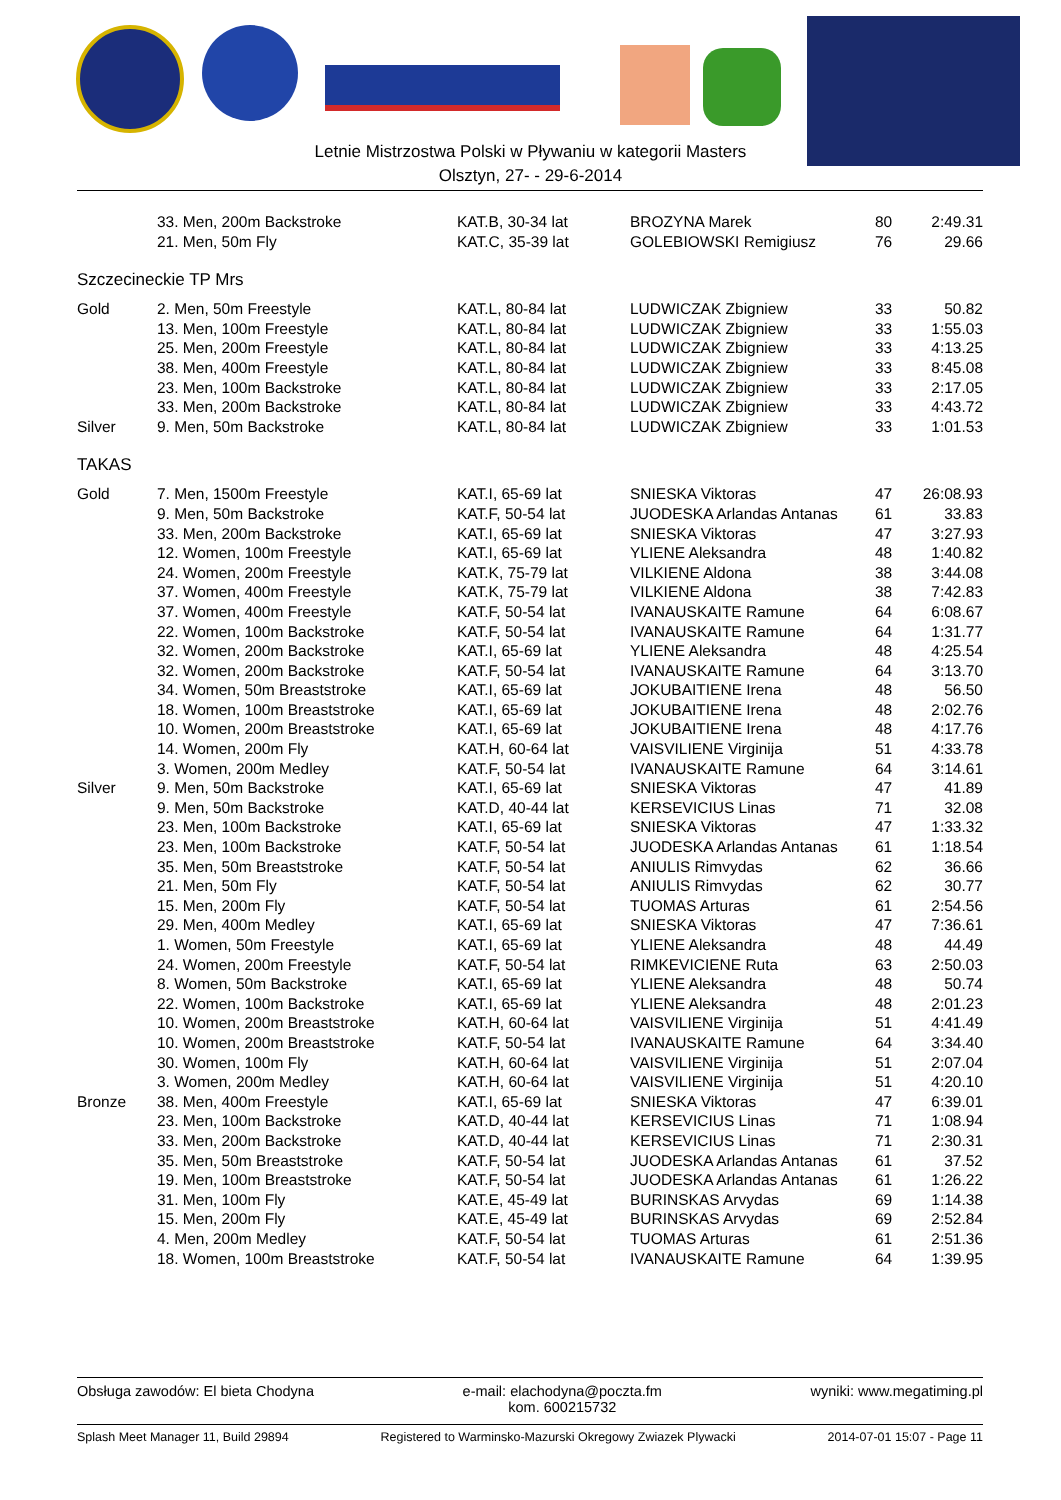Letnie Mistrzostwa Polski w Pływaniu w kategorii Masters
Olsztyn, 27- - 29-6-2014
| | 33. Men, 200m Backstroke | KAT.B, 30-34 lat | BROZYNA Marek | 80 | 2:49.31 |
| | 21. Men, 50m Fly | KAT.C, 35-39 lat | GOLEBIOWSKI Remigiusz | 76 | 29.66 |
| Szczecineckie TP Mrs | | | | | |
| Gold | 2. Men, 50m Freestyle | KAT.L, 80-84 lat | LUDWICZAK Zbigniew | 33 | 50.82 |
| | 13. Men, 100m Freestyle | KAT.L, 80-84 lat | LUDWICZAK Zbigniew | 33 | 1:55.03 |
| | 25. Men, 200m Freestyle | KAT.L, 80-84 lat | LUDWICZAK Zbigniew | 33 | 4:13.25 |
| | 38. Men, 400m Freestyle | KAT.L, 80-84 lat | LUDWICZAK Zbigniew | 33 | 8:45.08 |
| | 23. Men, 100m Backstroke | KAT.L, 80-84 lat | LUDWICZAK Zbigniew | 33 | 2:17.05 |
| | 33. Men, 200m Backstroke | KAT.L, 80-84 lat | LUDWICZAK Zbigniew | 33 | 4:43.72 |
| Silver | 9. Men, 50m Backstroke | KAT.L, 80-84 lat | LUDWICZAK Zbigniew | 33 | 1:01.53 |
| TAKAS | | | | | |
| Gold | 7. Men, 1500m Freestyle | KAT.I, 65-69 lat | SNIESKA Viktoras | 47 | 26:08.93 |
| | 9. Men, 50m Backstroke | KAT.F, 50-54 lat | JUODESKA Arlandas Antanas | 61 | 33.83 |
| | 33. Men, 200m Backstroke | KAT.I, 65-69 lat | SNIESKA Viktoras | 47 | 3:27.93 |
| | 12. Women, 100m Freestyle | KAT.I, 65-69 lat | YLIENE Aleksandra | 48 | 1:40.82 |
| | 24. Women, 200m Freestyle | KAT.K, 75-79 lat | VILKIENE Aldona | 38 | 3:44.08 |
| | 37. Women, 400m Freestyle | KAT.K, 75-79 lat | VILKIENE Aldona | 38 | 7:42.83 |
| | 37. Women, 400m Freestyle | KAT.F, 50-54 lat | IVANAUSKAITE Ramune | 64 | 6:08.67 |
| | 22. Women, 100m Backstroke | KAT.F, 50-54 lat | IVANAUSKAITE Ramune | 64 | 1:31.77 |
| | 32. Women, 200m Backstroke | KAT.I, 65-69 lat | YLIENE Aleksandra | 48 | 4:25.54 |
| | 32. Women, 200m Backstroke | KAT.F, 50-54 lat | IVANAUSKAITE Ramune | 64 | 3:13.70 |
| | 34. Women, 50m Breaststroke | KAT.I, 65-69 lat | JOKUBAITIENE Irena | 48 | 56.50 |
| | 18. Women, 100m Breaststroke | KAT.I, 65-69 lat | JOKUBAITIENE Irena | 48 | 2:02.76 |
| | 10. Women, 200m Breaststroke | KAT.I, 65-69 lat | JOKUBAITIENE Irena | 48 | 4:17.76 |
| | 14. Women, 200m Fly | KAT.H, 60-64 lat | VAISVILIENE Virginija | 51 | 4:33.78 |
| | 3. Women, 200m Medley | KAT.F, 50-54 lat | IVANAUSKAITE Ramune | 64 | 3:14.61 |
| Silver | 9. Men, 50m Backstroke | KAT.I, 65-69 lat | SNIESKA Viktoras | 47 | 41.89 |
| | 9. Men, 50m Backstroke | KAT.D, 40-44 lat | KERSEVICIUS Linas | 71 | 32.08 |
| | 23. Men, 100m Backstroke | KAT.I, 65-69 lat | SNIESKA Viktoras | 47 | 1:33.32 |
| | 23. Men, 100m Backstroke | KAT.F, 50-54 lat | JUODESKA Arlandas Antanas | 61 | 1:18.54 |
| | 35. Men, 50m Breaststroke | KAT.F, 50-54 lat | ANIULIS Rimvydas | 62 | 36.66 |
| | 21. Men, 50m Fly | KAT.F, 50-54 lat | ANIULIS Rimvydas | 62 | 30.77 |
| | 15. Men, 200m Fly | KAT.F, 50-54 lat | TUOMAS Arturas | 61 | 2:54.56 |
| | 29. Men, 400m Medley | KAT.I, 65-69 lat | SNIESKA Viktoras | 47 | 7:36.61 |
| | 1. Women, 50m Freestyle | KAT.I, 65-69 lat | YLIENE Aleksandra | 48 | 44.49 |
| | 24. Women, 200m Freestyle | KAT.F, 50-54 lat | RIMKEVICIENE Ruta | 63 | 2:50.03 |
| | 8. Women, 50m Backstroke | KAT.I, 65-69 lat | YLIENE Aleksandra | 48 | 50.74 |
| | 22. Women, 100m Backstroke | KAT.I, 65-69 lat | YLIENE Aleksandra | 48 | 2:01.23 |
| | 10. Women, 200m Breaststroke | KAT.H, 60-64 lat | VAISVILIENE Virginija | 51 | 4:41.49 |
| | 10. Women, 200m Breaststroke | KAT.F, 50-54 lat | IVANAUSKAITE Ramune | 64 | 3:34.40 |
| | 30. Women, 100m Fly | KAT.H, 60-64 lat | VAISVILIENE Virginija | 51 | 2:07.04 |
| | 3. Women, 200m Medley | KAT.H, 60-64 lat | VAISVILIENE Virginija | 51 | 4:20.10 |
| Bronze | 38. Men, 400m Freestyle | KAT.I, 65-69 lat | SNIESKA Viktoras | 47 | 6:39.01 |
| | 23. Men, 100m Backstroke | KAT.D, 40-44 lat | KERSEVICIUS Linas | 71 | 1:08.94 |
| | 33. Men, 200m Backstroke | KAT.D, 40-44 lat | KERSEVICIUS Linas | 71 | 2:30.31 |
| | 35. Men, 50m Breaststroke | KAT.F, 50-54 lat | JUODESKA Arlandas Antanas | 61 | 37.52 |
| | 19. Men, 100m Breaststroke | KAT.F, 50-54 lat | JUODESKA Arlandas Antanas | 61 | 1:26.22 |
| | 31. Men, 100m Fly | KAT.E, 45-49 lat | BURINSKAS Arvydas | 69 | 1:14.38 |
| | 15. Men, 200m Fly | KAT.E, 45-49 lat | BURINSKAS Arvydas | 69 | 2:52.84 |
| | 4. Men, 200m Medley | KAT.F, 50-54 lat | TUOMAS Arturas | 61 | 2:51.36 |
| | 18. Women, 100m Breaststroke | KAT.F, 50-54 lat | IVANAUSKAITE Ramune | 64 | 1:39.95 |
Obsługa zawodów: El bieta Chodyna e-mail: elachodyna@poczta.fm
kom. 600215732 wyniki: www.megatiming.pl
Splash Meet Manager 11, Build 29894 Registered to Warminsko-Mazurski Okregowy Zwiazek Plywacki 2014-07-01 15:07 - Page 11